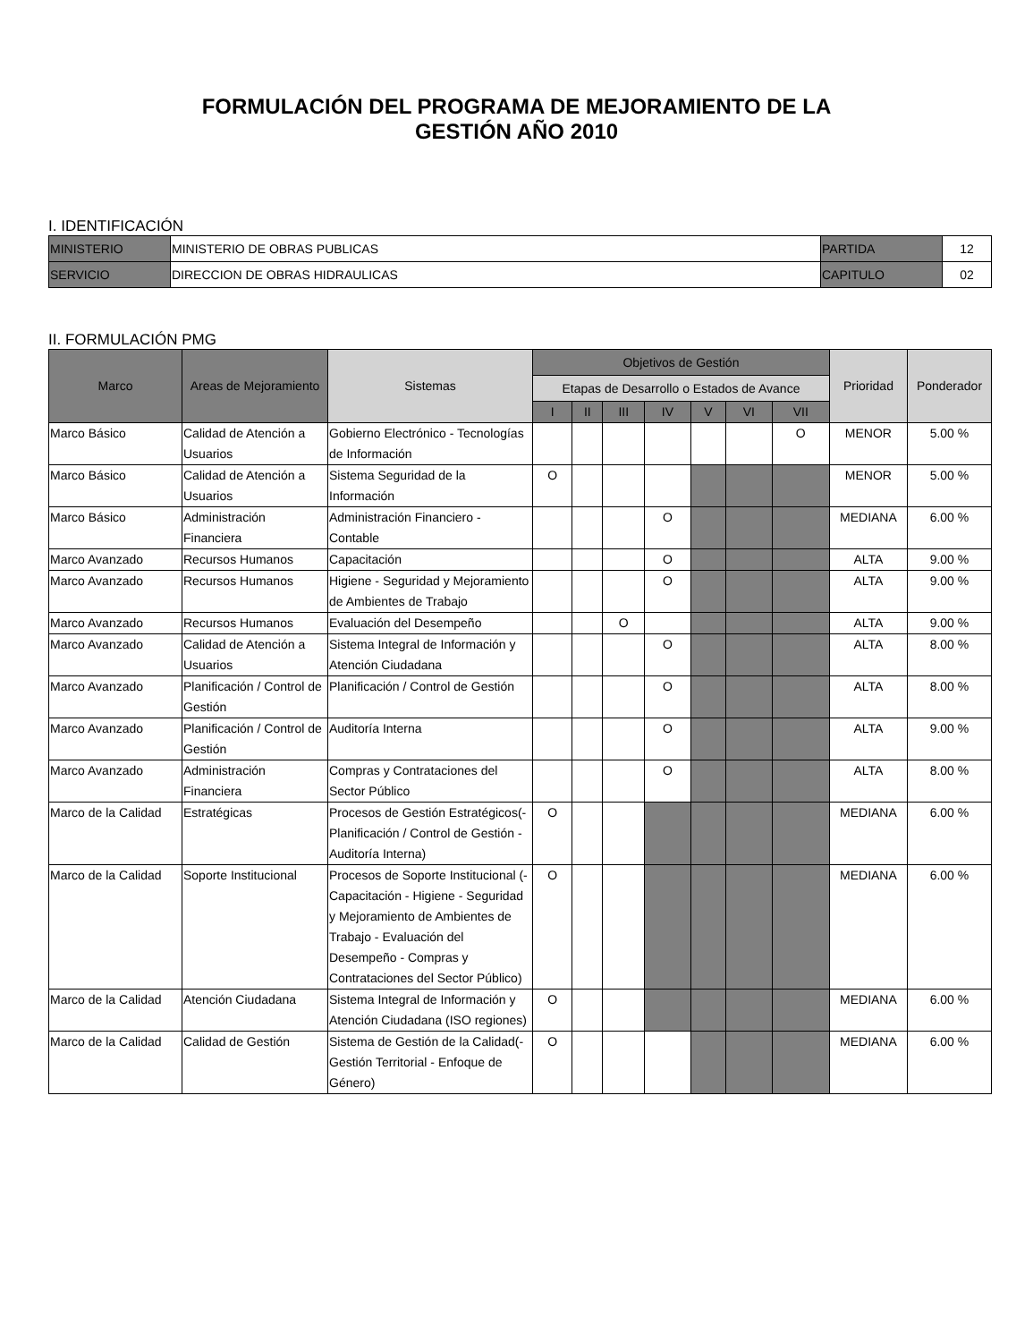FORMULACIÓN DEL PROGRAMA DE MEJORAMIENTO DE LA
GESTIÓN AÑO 2010
I. IDENTIFICACIÓN
| MINISTERIO | MINISTERIO DE OBRAS PUBLICAS | PARTIDA | 12 |
| SERVICIO | DIRECCION DE OBRAS HIDRAULICAS | CAPITULO | 02 |
II. FORMULACIÓN PMG
| Marco | Areas de Mejoramiento | Sistemas | Objetivos de Gestión | | | | | | | Prioridad | Ponderador |
| --- | --- | --- | --- | --- | --- | --- | --- | --- | --- | --- | --- |
| | | | Etapas de Desarrollo o Estados de Avance | | | | | | | | |
| | | | I | II | III | IV | V | VI | VII | | |
| Marco Básico | Calidad de Atención a Usuarios | Gobierno Electrónico - Tecnologías de Información | | | | | | | O | MENOR | 5.00 % |
| Marco Básico | Calidad de Atención a Usuarios | Sistema Seguridad de la Información | O | | | | | | | MENOR | 5.00 % |
| Marco Básico | Administración Financiera | Administración Financiero - Contable | | | | O | | | | MEDIANA | 6.00 % |
| Marco Avanzado | Recursos Humanos | Capacitación | | | | O | | | | ALTA | 9.00 % |
| Marco Avanzado | Recursos Humanos | Higiene - Seguridad y Mejoramiento de Ambientes de Trabajo | | | | O | | | | ALTA | 9.00 % |
| Marco Avanzado | Recursos Humanos | Evaluación del Desempeño | | | O | | | | | ALTA | 9.00 % |
| Marco Avanzado | Calidad de Atención a Usuarios | Sistema Integral de Información y Atención Ciudadana | | | | O | | | | ALTA | 8.00 % |
| Marco Avanzado | Planificación / Control de Gestión | Planificación / Control de Gestión | | | | O | | | | ALTA | 8.00 % |
| Marco Avanzado | Planificación / Control de Gestión | Auditoría Interna | | | | O | | | | ALTA | 9.00 % |
| Marco Avanzado | Administración Financiera | Compras y Contrataciones del Sector Público | | | | O | | | | ALTA | 8.00 % |
| Marco de la Calidad | Estratégicas | Procesos de Gestión Estratégicos(- Planificación / Control de Gestión - Auditoría Interna) | O | | | | | | | MEDIANA | 6.00 % |
| Marco de la Calidad | Soporte Institucional | Procesos de Soporte Institucional (- Capacitación - Higiene - Seguridad y Mejoramiento de Ambientes de Trabajo - Evaluación del Desempeño - Compras y Contrataciones del Sector Público) | O | | | | | | | MEDIANA | 6.00 % |
| Marco de la Calidad | Atención Ciudadana | Sistema Integral de Información y Atención Ciudadana (ISO regiones) | O | | | | | | | MEDIANA | 6.00 % |
| Marco de la Calidad | Calidad de Gestión | Sistema de Gestión de la Calidad(- Gestión Territorial - Enfoque de Género) | O | | | | | | | MEDIANA | 6.00 % |